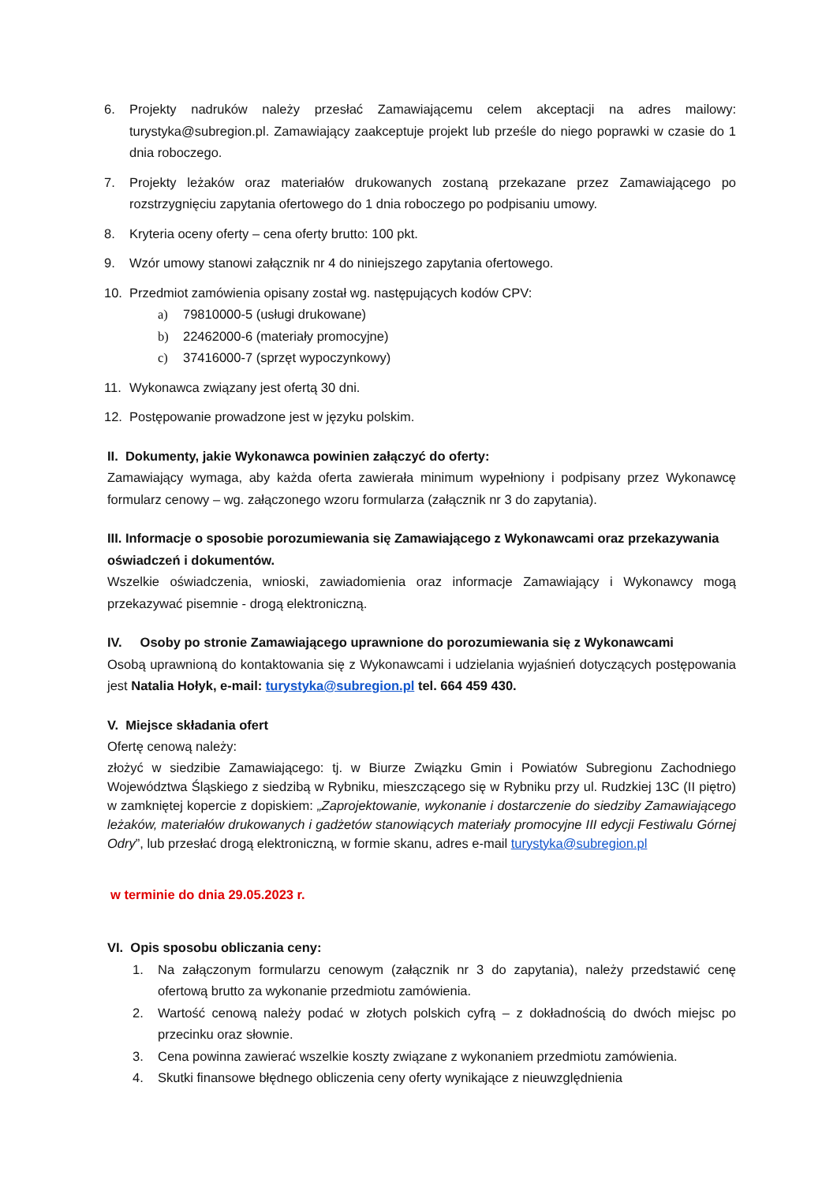6. Projekty nadruków należy przesłać Zamawiającemu celem akceptacji na adres mailowy: turystyka@subregion.pl. Zamawiający zaakceptuje projekt lub prześle do niego poprawki w czasie do 1 dnia roboczego.
7. Projekty leżaków oraz materiałów drukowanych zostaną przekazane przez Zamawiającego po rozstrzygnięciu zapytania ofertowego do 1 dnia roboczego po podpisaniu umowy.
8. Kryteria oceny oferty – cena oferty brutto: 100 pkt.
9. Wzór umowy stanowi załącznik nr 4 do niniejszego zapytania ofertowego.
10. Przedmiot zamówienia opisany został wg. następujących kodów CPV:
a) 79810000-5 (usługi drukowane)
b) 22462000-6 (materiały promocyjne)
c) 37416000-7 (sprzęt wypoczynkowy)
11. Wykonawca związany jest ofertą 30 dni.
12. Postępowanie prowadzone jest w języku polskim.
II. Dokumenty, jakie Wykonawca powinien załączyć do oferty:
Zamawiający wymaga, aby każda oferta zawierała minimum wypełniony i podpisany przez Wykonawcę formularz cenowy – wg. załączonego wzoru formularza (załącznik nr 3 do zapytania).
III. Informacje o sposobie porozumiewania się Zamawiającego z Wykonawcami oraz przekazywania oświadczeń i dokumentów.
Wszelkie oświadczenia, wnioski, zawiadomienia oraz informacje Zamawiający i Wykonawcy mogą przekazywać pisemnie - drogą elektroniczną.
IV. Osoby po stronie Zamawiającego uprawnione do porozumiewania się z Wykonawcami
Osobą uprawnioną do kontaktowania się z Wykonawcami i udzielania wyjaśnień dotyczących postępowania jest Natalia Hołyk, e-mail: turystyka@subregion.pl tel. 664 459 430.
V. Miejsce składania ofert
Ofertę cenową należy:
złożyć w siedzibie Zamawiającego: tj. w Biurze Związku Gmin i Powiatów Subregionu Zachodniego Województwa Śląskiego z siedzibą w Rybniku, mieszczącego się w Rybniku przy ul. Rudzkiej 13C (II piętro) w zamkniętej kopercie z dopiskiem: „Zaprojektowanie, wykonanie i dostarczenie do siedziby Zamawiającego leżaków, materiałów drukowanych i gadżetów stanowiących materiały promocyjne III edycji Festiwalu Górnej Odry”, lub przesłać drogą elektroniczną, w formie skanu, adres e-mail turystyka@subregion.pl
w terminie do dnia 29.05.2023 r.
VI. Opis sposobu obliczania ceny:
1. Na załączonym formularzu cenowym (załącznik nr 3 do zapytania), należy przedstawić cenę ofertową brutto za wykonanie przedmiotu zamówienia.
2. Wartość cenową należy podać w złotych polskich cyfrą – z dokładnością do dwóch miejsc po przecinku oraz słownie.
3. Cena powinna zawierać wszelkie koszty związane z wykonaniem przedmiotu zamówienia.
4. Skutki finansowe błędnego obliczenia ceny oferty wynikające z nieuwzględnienia